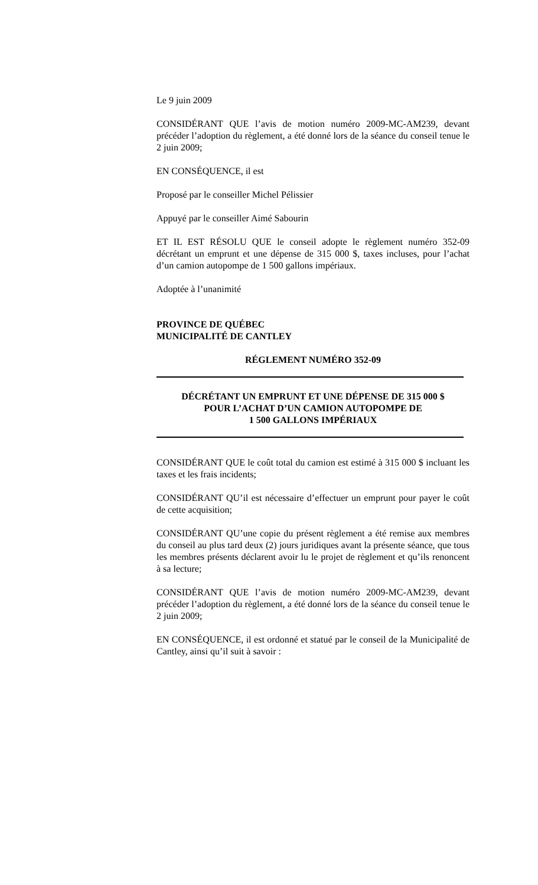Le 9 juin 2009
CONSIDÉRANT QUE l’avis de motion numéro 2009-MC-AM239, devant précéder l’adoption du règlement, a été donné lors de la séance du conseil tenue le 2 juin 2009;
EN CONSÉQUENCE, il est
Proposé par le conseiller Michel Pélissier
Appuyé par le conseiller Aimé Sabourin
ET IL EST RÉSOLU QUE le conseil adopte le règlement numéro 352-09 décrétant un emprunt et une dépense de 315 000 $, taxes incluses, pour l’achat d’un camion autopompe de 1 500 gallons impériaux.
Adoptée à l’unanimité
PROVINCE DE QUÉBEC
MUNICIPALITÉ DE CANTLEY
RÉGLEMENT NUMÉRO 352-09
DÉCRÉTANT UN EMPRUNT ET UNE DÉPENSE DE 315 000 $
POUR L’ACHAT D’UN CAMION AUTOPOMPE DE
1 500 GALLONS IMPÉRIAUX
CONSIDÉRANT QUE le coût total du camion est estimé à 315 000 $ incluant les taxes et les frais incidents;
CONSIDÉRANT QU’il est nécessaire d’effectuer un emprunt pour payer le coût de cette acquisition;
CONSIDÉRANT QU’une copie du présent règlement a été remise aux membres du conseil au plus tard deux (2) jours juridiques avant la présente séance, que tous les membres présents déclarent avoir lu le projet de règlement et qu’ils renoncent à sa lecture;
CONSIDÉRANT QUE l’avis de motion numéro 2009-MC-AM239, devant précéder l’adoption du règlement, a été donné lors de la séance du conseil tenue le 2 juin 2009;
EN CONSÉQUENCE, il est ordonné et statué par le conseil de la Municipalité de Cantley, ainsi qu’il suit à savoir :